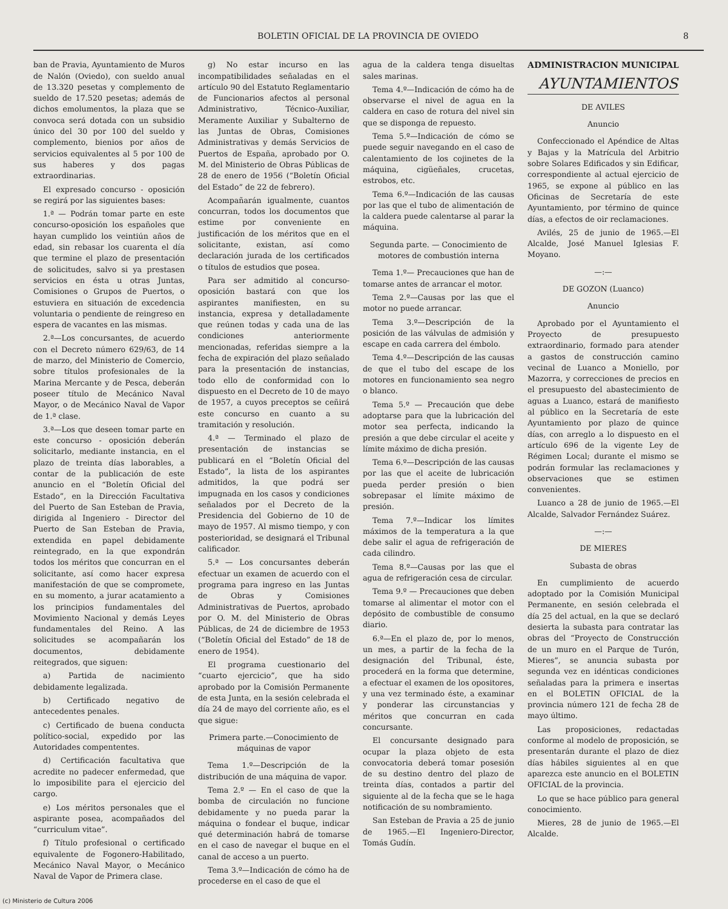BOLETIN OFICIAL DE LA PROVINCIA DE OVIEDO 8
ban de Pravia, Ayuntamiento de Muros de Nalón (Oviedo), con sueldo anual de 13.320 pesetas y complemento de sueldo de 17.520 pesetas; además de dichos emolumentos, la plaza que se convoca será dotada con un subsidio único del 30 por 100 del sueldo y complemento, bienios por años de servicios equivalentes al 5 por 100 de sus haberes y dos pagas extraordinarias.
El expresado concurso - oposición se regirá por las siguientes bases:
1.ª — Podrán tomar parte en este concurso-oposición los españoles que hayan cumplido los veintiún años de edad, sin rebasar los cuarenta el día que termine el plazo de presentación de solicitudes, salvo si ya prestasen servicios en ésta u otras Juntas, Comisiones o Grupos de Puertos, o estuviera en situación de excedencia voluntaria o pendiente de reingreso en espera de vacantes en las mismas.
2.ª—Los concursantes, de acuerdo con el Decreto número 629/63, de 14 de marzo, del Ministerio de Comercio, sobre títulos profesionales de la Marina Mercante y de Pesca, deberán poseer título de Mecánico Naval Mayor, o de Mecánico Naval de Vapor de 1.ª clase.
3.ª—Los que deseen tomar parte en este concurso - oposición deberán solicitarlo, mediante instancia, en el plazo de treinta días laborables, a contar de la publicación de este anuncio en el “Boletín Oficial del Estado”, en la Dirección Facultativa del Puerto de San Esteban de Pravia, dirigida al Ingeniero - Director del Puerto de San Esteban de Pravia, extendida en papel debidamente reintegrado, en la que expondrán todos los méritos que concurran en el solicitante, así como hacer expresa manifestación de que se compromete, en su momento, a jurar acatamiento a los principios fundamentales del Movimiento Nacional y demás Leyes fundamentales del Reino. A las solicitudes se acompañarán los documentos, debidamente reitegrados, que siguen:
a) Partida de nacimiento debidamente legalizada.
b) Certificado negativo de antecedentes penales.
c) Certificado de buena conducta político-social, expedido por las Autoridades compententes.
d) Certificación facultativa que acredite no padecer enfermedad, que lo imposibilite para el ejercicio del cargo.
e) Los méritos personales que el aspirante posea, acompañados del “curriculum vitae”.
f) Título profesional o certificado equivalente de Fogonero-Habilitado, Mecánico Naval Mayor, o Mecánico Naval de Vapor de Primera clase.
g) No estar incurso en las incompatibilidades señaladas en el artículo 90 del Estatuto Reglamentario de Funcionarios afectos al personal Administrativo, Técnico-Auxiliar, Meramente Auxiliar y Subalterno de las Juntas de Obras, Comisiones Administrativas y demás Servicios de Puertos de España, aprobado por O. M. del Ministerio de Obras Públicas de 28 de enero de 1956 (“Boletín Oficial del Estado” de 22 de febrero).
Acompañarán igualmente, cuantos concurran, todos los documentos que estime por conveniente en justificación de los méritos que en el solicitante, existan, así como declaración jurada de los certificados o títulos de estudios que posea.
Para ser admitido al concurso-oposición bastará con que los aspirantes manifiesten, en su instancia, expresa y detalladamente que reúnen todas y cada una de las condiciones anteriormente mencionadas, referidas siempre a la fecha de expiración del plazo señalado para la presentación de instancias, todo ello de conformidad con lo dispuesto en el Decreto de 10 de mayo de 1957, a cuyos preceptos se ceñirá este concurso en cuanto a su tramitación y resolución.
4.ª — Terminado el plazo de presentación de instancias se publicará en el “Boletín Oficial del Estado”, la lista de los aspirantes admitidos, la que podrá ser impugnada en los casos y condiciones señalados por el Decreto de la Presidencia del Gobierno de 10 de mayo de 1957. Al mismo tiempo, y con posterioridad, se designará el Tribunal calificador.
5.ª — Los concursantes deberán efectuar un examen de acuerdo con el programa para ingreso en las Juntas de Obras y Comisiones Administrativas de Puertos, aprobado por O. M. del Ministerio de Obras Públicas, de 24 de diciembre de 1953 (“Boletín Oficial del Estado” de 18 de enero de 1954).
El programa cuestionario del “cuarto ejercicio”, que ha sido aprobado por la Comisión Permanente de esta Junta, en la sesión celebrada el día 24 de mayo del corriente año, es el que sigue:
Primera parte.—Conocimiento de máquinas de vapor
Tema 1.º—Descripción de la distribución de una máquina de vapor.
Tema 2.º — En el caso de que la bomba de circulación no funcione debidamente y no pueda parar la máquina o fondear el buque, indicar qué determinación habrá de tomarse en el caso de navegar el buque en el canal de acceso a un puerto.
Tema 3.º—Indicación de cómo ha de procederse en el caso de que el
agua de la caldera tenga disueltas sales marinas.
Tema 4.º—Indicación de cómo ha de observarse el nivel de agua en la caldera en caso de rotura del nivel sin que se disponga de repuesto.
Tema 5.º—Indicación de cómo se puede seguir navegando en el caso de calentamiento de los cojinetes de la máquina, cigüeñales, crucetas, estrobos, etc.
Tema 6.º—Indicación de las causas por las que el tubo de alimentación de la caldera puede calentarse al parar la máquina.
Segunda parte. — Conocimiento de motores de combustión interna
Tema 1.º— Precauciones que han de tomarse antes de arrancar el motor.
Tema 2.º—Causas por las que el motor no puede arrancar.
Tema 3.º—Descripción de la posición de las válvulas de admisión y escape en cada carrera del émbolo.
Tema 4.º—Descripción de las causas de que el tubo del escape de los motores en funcionamiento sea negro o blanco.
Tema 5.º — Precaución que debe adoptarse para que la lubricación del motor sea perfecta, indicando la presión a que debe circular el aceite y límite máximo de dicha presión.
Tema 6.º—Descripción de las causas por las que el aceite de lubricación pueda perder presión o bien sobrepasar el límite máximo de presión.
Tema 7.º—Indicar los límites máximos de la temperatura a la que debe salir el agua de refrigeración de cada cilindro.
Tema 8.º—Causas por las que el agua de refrigeración cesa de circular.
Tema 9.º — Precauciones que deben tomarse al alimentar el motor con el depósito de combustible de consumo diario.
6.ª—En el plazo de, por lo menos, un mes, a partir de la fecha de la designación del Tribunal, éste, procederá en la forma que determine, a efectuar el examen de los opositores, y una vez terminado éste, a examinar y ponderar las circunstancias y méritos que concurran en cada concursante.
El concursante designado para ocupar la plaza objeto de esta convocatoria deberá tomar posesión de su destino dentro del plazo de treinta días, contados a partir del siguiente al de la fecha que se le haga notificación de su nombramiento.
San Esteban de Pravia a 25 de junio de 1965.—El Ingeniero-Director, Tomás Gudín.
ADMINISTRACION MUNICIPAL
AYUNTAMIENTOS
DE AVILES
Anuncio
Confeccionado el Apéndice de Altas y Bajas y la Matrícula del Arbitrio sobre Solares Edificados y sin Edificar, correspondiente al actual ejercicio de 1965, se expone al público en las Oficinas de Secretaría de este Ayuntamiento, por término de quince días, a efectos de oir reclamaciones.
Avilés, 25 de junio de 1965.—El Alcalde, José Manuel Iglesias F. Moyano.
—:—
DE GOZON (Luanco)
Anuncio
Aprobado por el Ayuntamiento el Proyecto de presupuesto extraordinario, formado para atender a gastos de construcción camino vecinal de Luanco a Moniello, por Mazorra, y correcciones de precios en el presupuesto del abastecimiento de aguas a Luanco, estará de manifiesto al público en la Secretaría de este Ayuntamiento por plazo de quince días, con arreglo a lo dispuesto en el artículo 696 de la vigente Ley de Régimen Local; durante el mismo se podrán formular las reclamaciones y observaciones que se estimen convenientes.
Luanco a 28 de junio de 1965.—El Alcalde, Salvador Fernández Suárez.
—:—
DE MIERES
Subasta de obras
En cumplimiento de acuerdo adoptado por la Comisión Municipal Permanente, en sesión celebrada el día 25 del actual, en la que se declaró desierta la subasta para contratar las obras del “Proyecto de Construcción de un muro en el Parque de Turón, Mieres”, se anuncia subasta por segunda vez en idénticas condiciones señaladas para la primera e insertas en el BOLETIN OFICIAL de la provincia número 121 de fecha 28 de mayo último.
Las proposiciones, redactadas conforme al modelo de proposición, se presentarán durante el plazo de diez días hábiles siguientes al en que aparezca este anuncio en el BOLETIN OFICIAL de la provincia.
Lo que se hace público para general conocimiento.
Mieres, 28 de junio de 1965.—El Alcalde.
(c) Ministerio de Cultura 2006